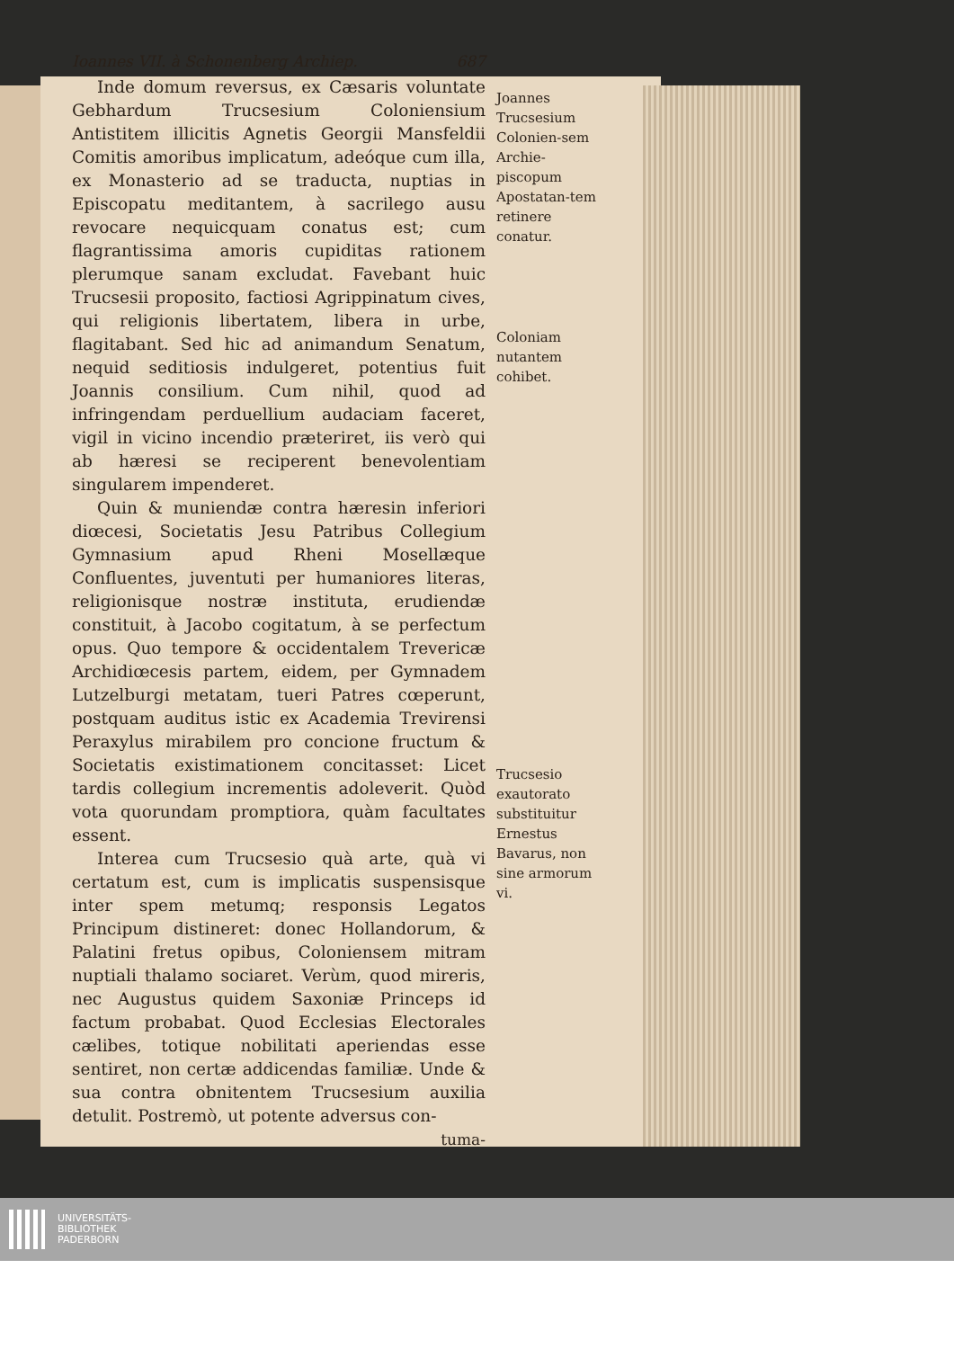Ioannes VII. à Schonenberg Archiep. 687
Inde domum reversus, ex Cæsaris voluntate Gebhardum Trucsesium Coloniensium Antistitem illicitis Agnetis Georgii Mansfeldii Comitis amoribus implicatum, adeóque cum illa, ex Monasterio ad se traducta, nuptias in Episcopatu meditantem, à sacrilego ausu revocare nequicquam conatus est; cum flagrantissima amoris cupiditas rationem plerumque sanam excludat. Favebant huic Trucsesii proposito, factiosi Agrippinatum cives, qui religionis libertatem, libera in urbe, flagitabant. Sed hic ad animandum Senatum, nequid seditiosis indulgeret, potentius fuit Joannis consilium. Cum nihil, quod ad infringendam perduellium audaciam faceret, vigil in vicino incendio præteriret, iis verò qui ab hæresi se reciperent benevolentiam singularem impenderet.
Quin & muniendæ contra hæresin inferiori diœcesi, Societatis Jesu Patribus Collegium Gymnasium apud Rheni Mosellæque Confluentes, juventuti per humaniores literas, religionisque nostræ instituta, erudiendæ constituit, à Jacobo cogitatum, à se perfectum opus. Quo tempore & occidentalem Trevericæ Archidiœcesis partem, eidem, per Gymnadem Lutzelburgi metatam, tueri Patres cœperunt, postquam auditus istic ex Academia Trevirensi Peraxylus mirabilem pro concione fructum & Societatis existimationem concitasset: Licet tardis collegium incrementis adoleverit. Quòd vota quorundam promptiora, quàm facultates essent.
Interea cum Trucsesio quà arte, quà vi certatum est, cum is implicatis suspensisque inter spem metumq; responsis Legatos Principum distineret: donec Hollandorum, & Palatini fretus opibus, Coloniensem mitram nuptiali thalamo sociaret. Verùm, quod mireris, nec Augustus quidem Saxoniæ Princeps id factum probabat. Quod Ecclesias Electorales cælibes, totique nobilitati aperiendas esse sentiret, non certæ addicendas familiæ. Unde & sua contra obnitentem Trucsesium auxilia detulit. Postremò, ut potente adversus con-
tuma-
Joannes Trucsesium Colonien-sem Archie-piscopum Apostatan-tem retinere conatur.
Coloniam nutantem cohibet.
Trucsesio exautorato substituitur Ernestus Bavarus, non sine armorum vi.
UNIVERSITÄTS-
BIBLIOTHEK
PADERBORN